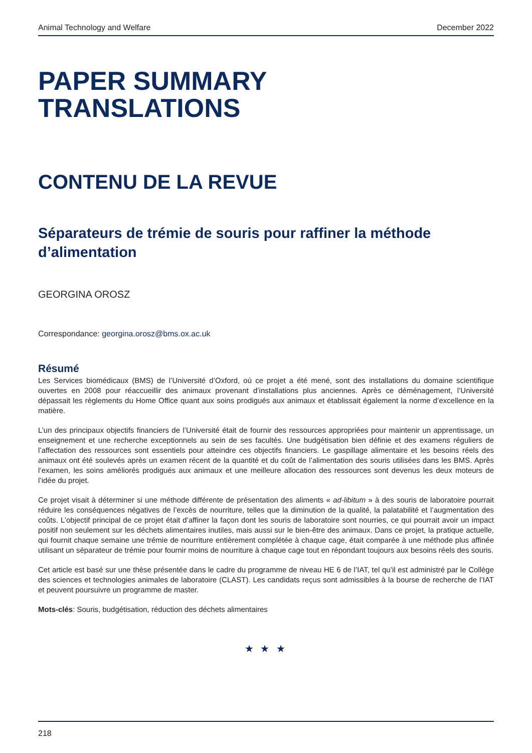Animal Technology and Welfare December 2022
PAPER SUMMARY
TRANSLATIONS
CONTENU DE LA REVUE
Séparateurs de trémie de souris pour raffiner la méthode d’alimentation
GEORGINA OROSZ
Correspondance: georgina.orosz@bms.ox.ac.uk
Résumé
Les Services biomédicaux (BMS) de l’Université d’Oxford, où ce projet a été mené, sont des installations du domaine scientifique ouvertes en 2008 pour réaccueillir des animaux provenant d’installations plus anciennes. Après ce déménagement, l’Université dépassait les règlements du Home Office quant aux soins prodigués aux animaux et établissait également la norme d’excellence en la matière.
L’un des principaux objectifs financiers de l’Université était de fournir des ressources appropriées pour maintenir un apprentissage, un enseignement et une recherche exceptionnels au sein de ses facultés. Une budgétisation bien définie et des examens réguliers de l’affectation des ressources sont essentiels pour atteindre ces objectifs financiers. Le gaspillage alimentaire et les besoins réels des animaux ont été soulevés après un examen récent de la quantité et du coût de l’alimentation des souris utilisées dans les BMS. Après l’examen, les soins améliorés prodigués aux animaux et une meilleure allocation des ressources sont devenus les deux moteurs de l’idée du projet.
Ce projet visait à déterminer si une méthode différente de présentation des aliments « ad-libitum » à des souris de laboratoire pourrait réduire les conséquences négatives de l’excès de nourriture, telles que la diminution de la qualité, la palatabilité et l’augmentation des coûts. L’objectif principal de ce projet était d’affiner la façon dont les souris de laboratoire sont nourries, ce qui pourrait avoir un impact positif non seulement sur les déchets alimentaires inutiles, mais aussi sur le bien-être des animaux. Dans ce projet, la pratique actuelle, qui fournit chaque semaine une trémie de nourriture entièrement complétée à chaque cage, était comparée à une méthode plus affinée utilisant un séparateur de trémie pour fournir moins de nourriture à chaque cage tout en répondant toujours aux besoins réels des souris.
Cet article est basé sur une thèse présentée dans le cadre du programme de niveau HE 6 de l’IAT, tel qu’il est administré par le Collège des sciences et technologies animales de laboratoire (CLAST). Les candidats reçus sont admissibles à la bourse de recherche de l’IAT et peuvent poursuivre un programme de master.
Mots-clés: Souris, budgétisation, réduction des déchets alimentaires
★ ★ ★
218